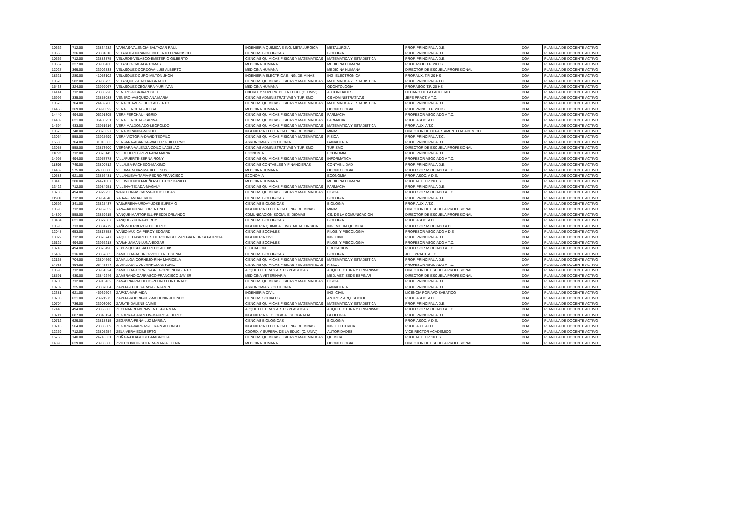| 10662 | 712.00 | 23834282 | VARGAS-VALENCIA-BALTAZAR RAUL | INGENIERIA QUIMICA E ING. METALURGICA | METALURGIA | PROF. PRINCIPAL A D.E. | DOA | PLANILLA DE DOCENTE ACTIVO |
| 10665 | 736.00 | 23881816 | VELARDE-DURAND-EDILBERTO FRANCISCO | CIENCIAS BIOLOGICAS | BIOLOGIA | PROF. PRINCIPAL A D.E. | DOA | PLANILLA DE DOCENTE ACTIVO |
| 10666 | 712.00 | 23883875 | VELARDE-VELASCO-EMETERIO GILBERTO | CIENCIAS QUIMICAS FISICAS Y MATEMATICAS | MATEMATICA Y ESTADISTICA | PROF. PRINCIPAL A D.E. | DOA | PLANILLA DE DOCENTE ACTIVO |
| 10667 | 327.00 | 23900430 | VELASCO-CABALA-TOMAS | MEDICINA HUMANA | MEDICINA HUMANA | PROF.ASOC.T.P. 20 HS | DOA | PLANILLA DE DOCENTE ACTIVO |
| 12027 | 369.00 | 23902833 | VELASQUEZ-CORDOVA-LUIS ALBERTO | MEDICINA HUMANA | MEDICINA HUMANA | DIRECTOR DE ESCUELA PROFESIONAL | DOA | PLANILLA DE DOCENTE ACTIVO |
| 18621 | 280.00 | 41053102 | VELASQUEZ-CURO-MILTON JHON | INGENIERIA ELECTRICA E ING. DE MINAS | ING. ELECTRONICA | PROF.AUX. T.P. 20 HS | DOA | PLANILLA DE DOCENTE ACTIVO |
| 10670 | 582.00 | 23988755 | VELASQUEZ-HACHA-IGNACIO | CIENCIAS QUIMICAS FISICAS Y MATEMATICAS | MATEMATICA Y ESTADISTICA | PROF. PRINCIPAL A T.C. | DOA | PLANILLA DE DOCENTE ACTIVO |
| 15433 | 324.00 | 23999067 | VELASQUEZ-ZEGARRA-YURI IVAN | MEDICINA HUMANA | ODONTOLOGIA | PROF.ASOC.T.P. 20 HS | DOA | PLANILLA DE DOCENTE ACTIVO |
| 14141 | 712.00 | 23833226 | VENERO-GIBAJA-ROGER | COORD. Y SUPERV. DE LA EDUC. (C. UNIV.) | AUTORIDADES | DECANO DE LA FACULTAD | DOA | PLANILLA DE DOCENTE ACTIVO |
| 16996 | 335.00 | 23858088 | VENERO-VASQUEZ-ANA MARIA | CIENCIAS ADMINISTRATIVAS Y TURISMO | CS ADMINISTRATIVAS | JEFE PRACT. A T.C. | DOA | PLANILLA DE DOCENTE ACTIVO |
| 10673 | 704.00 | 24469766 | VERA-CHAVEZ-LUCIO ALBERTO | CIENCIAS QUIMICAS FISICAS Y MATEMATICAS | MATEMATICA Y ESTADISTICA | PROF. PRINCIPAL A D.E. | DOA | PLANILLA DE DOCENTE ACTIVO |
| 14458 | 369.00 | 23990092 | VERA-FERCHAU-HELGA | MEDICINA HUMANA | ODONTOLOGIA | PROF.PRINC. T.P. 20 HS | DOA | PLANILLA DE DOCENTE ACTIVO |
| 14440 | 494.00 | 06291305 | VERA-FERCHAU-INGRID | CIENCIAS QUIMICAS FISICAS Y MATEMATICAS | FARMACIA | PROFESOR ASOCIADO A T.C. | DOA | PLANILLA DE DOCENTE ACTIVO |
| 14439 | 621.00 | 06430251 | VERA-FERCHAU-KARINA | CIENCIAS QUIMICAS FISICAS Y MATEMATICAS | FARMACIA | PROF. ASOC. A D.E. | DOA | PLANILLA DE DOCENTE ACTIVO |
| 14694 | 433.00 | 23951616 | VERA-MALDONADO-LEOPOLDO | CIENCIAS QUIMICAS FISICAS Y MATEMATICAS | MATEMATICA Y ESTADISTICA | PROF. AUX. A T.C. | DOA | PLANILLA DE DOCENTE ACTIVO |
| 10675 | 748.00 | 23876027 | VERA-MIRANDA-MIGUEL | INGENIERIA ELECTRICA E ING. DE MINAS | MINAS | DIRECTOR DE DEPARTAMENTO ACADEMICO | DOA | PLANILLA DE DOCENTE ACTIVO |
| 13064 | 558.00 | 23925699 | VERA-VICTORIA-DAVID TEOFILO | CIENCIAS QUIMICAS FISICAS Y MATEMATICAS | FISICA | PROF. PRINCIPAL A T.C. | DOA | PLANILLA DE DOCENTE ACTIVO |
| 15535 | 704.00 | 31016563 | VERGARA-ABARCA-WALTER GUILLERMO | AGRONOMIA Y ZOOTECNIA | GANADERIA | PROF. PRINCIPAL A D.E. | DOA | PLANILLA DE DOCENTE ACTIVO |
| 13058 | 558.00 | 23873600 | VERGARA-VALENZA-ZOILO LADISLAO | CIENCIAS ADMINISTRATIVAS Y TURISMO | TURISMO | DIRECTOR DE ESCUELA PROFESIONAL | DOA | PLANILLA DE DOCENTE ACTIVO |
| 11892 | 712.00 | 23873145 | VILLAFUERTE-PEZO-ANA MARIA | ECONOMIA | ECONOMIA | PROF. PRINCIPAL A D.E. | DOA | PLANILLA DE DOCENTE ACTIVO |
| 14995 | 494.00 | 23957778 | VILLAFUERTE-SERNA-RONY | CIENCIAS QUIMICAS FISICAS Y MATEMATICAS | INFORMATICA | PROFESOR ASOCIADO A T.C. | DOA | PLANILLA DE DOCENTE ACTIVO |
| 11396 | 740.00 | 23800712 | VILLALBA-PACHECO-MAXIMO | CIENCIAS CONTABLES Y FINANCIERAS | CONTABILIDAD | PROF. PRINCIPAL A D.E. | DOA | PLANILLA DE DOCENTE ACTIVO |
| 14459 | 575.00 | 24008080 | VILLAMAR-DIAZ-MARIO JESUS | MEDICINA HUMANA | ODONTOLOGIA | PROFESOR ASOCIADO A T.C. | DOA | PLANILLA DE DOCENTE ACTIVO |
| 10683 | 621.00 | 23856481 | VILLANUEVA-TAPIA-PEDRO FRANCISCO | ECONOMIA | ECONOMIA | PROF. ASOC. A D.E. | DOA | PLANILLA DE DOCENTE ACTIVO |
| 13416 | 280.00 | 24471007 | VILLAVICENCIO-MUÑOZ-HECTOR DANILO | MEDICINA HUMANA | MEDICINA HUMANA | PROF.AUX. T.P. 20 HS | DOA | PLANILLA DE DOCENTE ACTIVO |
| 13422 | 712.00 | 23984951 | VILLENA-TEJADA-MAGALY | CIENCIAS QUIMICAS FISICAS Y MATEMATICAS | FARMACIA | PROF. PRINCIPAL A D.E. | DOA | PLANILLA DE DOCENTE ACTIVO |
| 13735 | 494.00 | 23929253 | WARTHON-ASCARZA-JULIO LUCAS | CIENCIAS QUIMICAS FISICAS Y MATEMATICAS | FISICA | PROFESOR ASOCIADO A T.C. | DOA | PLANILLA DE DOCENTE ACTIVO |
| 11980 | 712.00 | 23954648 | YABAR-LANDA-ERICK | CIENCIAS BIOLOGICAS | BIOLOGIA | PROF. PRINCIPAL A D.E. | DOA | PLANILLA DE DOCENTE ACTIVO |
| 10692 | 341.00 | 23825437 | YABARRENA-URDAY-JOSE EUFEMIO | CIENCIAS BIOLOGICAS | BIOLOGIA | PROF. AUX. A T.C. | DOA | PLANILLA DE DOCENTE ACTIVO |
| 10693 | 712.00 | 23962852 | YANA-JAHUIRA-FLORENTINO | INGENIERIA ELECTRICA E ING. DE MINAS | MINAS | DIRECTOR DE ESCUELA PROFESIONAL | DOA | PLANILLA DE DOCENTE ACTIVO |
| 14890 | 558.00 | 23859615 | YANQUE-MARTORELL-FREDDI ORLANDO | COMUNICACIÓN SOCIAL E IDIOMAS | CS. DE LA COMUNICACION | DIRECTOR DE ESCUELA PROFESIONAL | DOA | PLANILLA DE DOCENTE ACTIVO |
| 13434 | 621.00 | 23827387 | YANQUE-YUCRA-PERCY | CIENCIAS BIOLOGICAS | BIOLOGIA | PROF. ASOC. A D.E. | DOA | PLANILLA DE DOCENTE ACTIVO |
| 10695 | 713.00 | 23834779 | YAÑEZ-HERBOZO-EDILBERTO | INGENIERIA QUIMICA E ING. METALURGICA | INGENIERIA QUIMICA | PROFESOR ASOCIADO A D.E | DOA | PLANILLA DE DOCENTE ACTIVO |
| 12048 | 653.00 | 23817858 | YAÑEZ-MUJICA-PERCY EDGARD | CIENCIAS SOCIALES | FILOS. Y PSICOLOGIA | PROFESOR ASOCIADO A D.E | DOA | PLANILLA DE DOCENTE ACTIVO |
| 13022 | 712.00 | 23876747 | YAQUETTO-PAREDES DE RODRIGUEZ-REGIA NIURKA PATRICIA | INGENIERIA CIVIL | ING. CIVIL | PROF. PRINCIPAL A D.E. | DOA | PLANILLA DE DOCENTE ACTIVO |
| 16129 | 494.00 | 23966218 | YARAHUAMAN-LUNA-EDGAR | CIENCIAS SOCIALES | FILOS. Y PSICOLOGIA | PROFESOR ASOCIADO A T.C. | DOA | PLANILLA DE DOCENTE ACTIVO |
| 13718 | 494.00 | 23873490 | YEPEZ-QUISPE-ALFREDO ALEXIS | EDUCACION | EDUCACION | PROFESOR ASOCIADO A T.C. | DOA | PLANILLA DE DOCENTE ACTIVO |
| 15439 | 216.00 | 23867865 | ZAMALLOA-ACURIO-VIOLETA EUGENIA | CIENCIAS BIOLOGICAS | BIOLOGIA | JEFE PRACT. A T.C. | DOA | PLANILLA DE DOCENTE ACTIVO |
| 12168 | 704.00 | 23804669 | ZAMALLOA-CORNEJO-RINA MARICELA | CIENCIAS QUIMICAS FISICAS Y MATEMATICAS | MATEMATICA Y ESTADISTICA | PROF. PRINCIPAL A D.E. | DOA | PLANILLA DE DOCENTE ACTIVO |
| 14983 | 494.00 | 06445847 | ZAMALLOA-JARA-MARCO ANTONIO | CIENCIAS QUIMICAS FISICAS Y MATEMATICAS | FISICA | PROFESOR ASOCIADO A T.C. | DOA | PLANILLA DE DOCENTE ACTIVO |
| 10698 | 712.00 | 23951624 | ZAMALLOA-TORRES-GREGORIO NORBERTO | ARQUITECTURA Y ARTES PLASTICAS | ARQUITECTURA Y URBANISMO | DIRECTOR DE ESCUELA PROFESIONAL | DOA | PLANILLA DE DOCENTE ACTIVO |
| 18591 | 430.00 | 23849246 | ZAMBRANO-CARRASCO-FRANCISCO JAVIER | MEDICINA VETERINARIA | MED. VET. SEDE ESPINAR | DIRECTOR DE ESCUELA PROFESIONAL | DOA | PLANILLA DE DOCENTE ACTIVO |
| 10700 | 712.00 | 23915432 | ZANABRIA-PACHECO-PEDRO FORTUNATO | CIENCIAS QUIMICAS FISICAS Y MATEMATICAS | FISICA | PROF. PRINCIPAL A D.E. | DOA | PLANILLA DE DOCENTE ACTIVO |
| 10702 | 725.00 | 23887004 | ZAPATA-ECHEGARAY-BENJAMIN | AGRONOMIA Y ZOOTECNIA | GANADERIA | PROF. PRINCIPAL A D.E. | DOA | PLANILLA DE DOCENTE ACTIVO |
| 12381 | 621.00 | 46939604 | ZAPATA-MAR-AIDA | INGENIERIA CIVIL | ING. CIVIL | LICENCIA POR A¥O SABATICO | DOA | PLANILLA DE DOCENTE ACTIVO |
| 10703 | 621.00 | 23921975 | ZAPATA-RODRIGUEZ-MOHENIR JULINHO | CIENCIAS SOCIALES | ANTROP. ARQ. SOCIOL | PROF. ASOC. A D.E. | DOA | PLANILLA DE DOCENTE ACTIVO |
| 10704 | 736.00 | 23903060 | ZARATE-DALENS-JAIME | CIENCIAS QUIMICAS FISICAS Y MATEMATICAS | MATEMATICA Y ESTADISTICA | PROF. PRINCIPAL A D.E. | DOA | PLANILLA DE DOCENTE ACTIVO |
| 17440 | 494.00 | 23856863 | ZECENARRO-BENAVENTE-GERMAN | ARQUITECTURA Y ARTES PLASTICAS | ARQUITECTURA Y URBANISMO | PROFESOR ASOCIADO A T.C. | DOA | PLANILLA DE DOCENTE ACTIVO |
| 10711 | 687.00 | 23848124 | ZEGARRA-CARREON-MAURO ALBERTO | INGENIERIA GEOLOGICA I GEOGRAFIA | GEOLOGIA | PROF. PRINCIPAL A D.E. | DOA | PLANILLA DE DOCENTE ACTIVO |
| 10712 | 629.00 | 23818315 | ZEGARRA-PEÑA-LUZ MARINA | CIENCIAS BIOLOGICAS | BIOLOGIA | PROF. ASOC. A D.E. | DOA | PLANILLA DE DOCENTE ACTIVO |
| 10713 | 564.00 | 23883809 | ZEGARRA-VARGAS-EFRAIN ALFONSO | INGENIERIA ELECTRICA E ING. DE MINAS | ING. ELECTRICA | PROF. AUX. A D.E. | DOA | PLANILLA DE DOCENTE ACTIVO |
| 12269 | 712.00 | 23805254 | ZELA-VERA-EDILBERTO | COORD. Y SUPERV. DE LA EDUC. (C. UNIV.) | AUTORIDADES | VICE RECTOR ACADEMICO | DOA | PLANILLA DE DOCENTE ACTIVO |
| 15758 | 140.00 | 24718531 | ZUÑIGA-OLAGUIBEL-MAGNOLIA | CIENCIAS QUIMICAS FISICAS Y MATEMATICAS | QUIMICA | PROF.AUX. T.P. 10 HS | DOA | PLANILLA DE DOCENTE ACTIVO |
| 14898 | 629.00 | 23985660 | ZVIETCOVICH-GUERRA-MARIA ELENA | MEDICINA HUMANA | ODONTOLOGIA | DIRECTOR DE ESCUELA PROFESIONAL | DOA | PLANILLA DE DOCENTE ACTIVO |